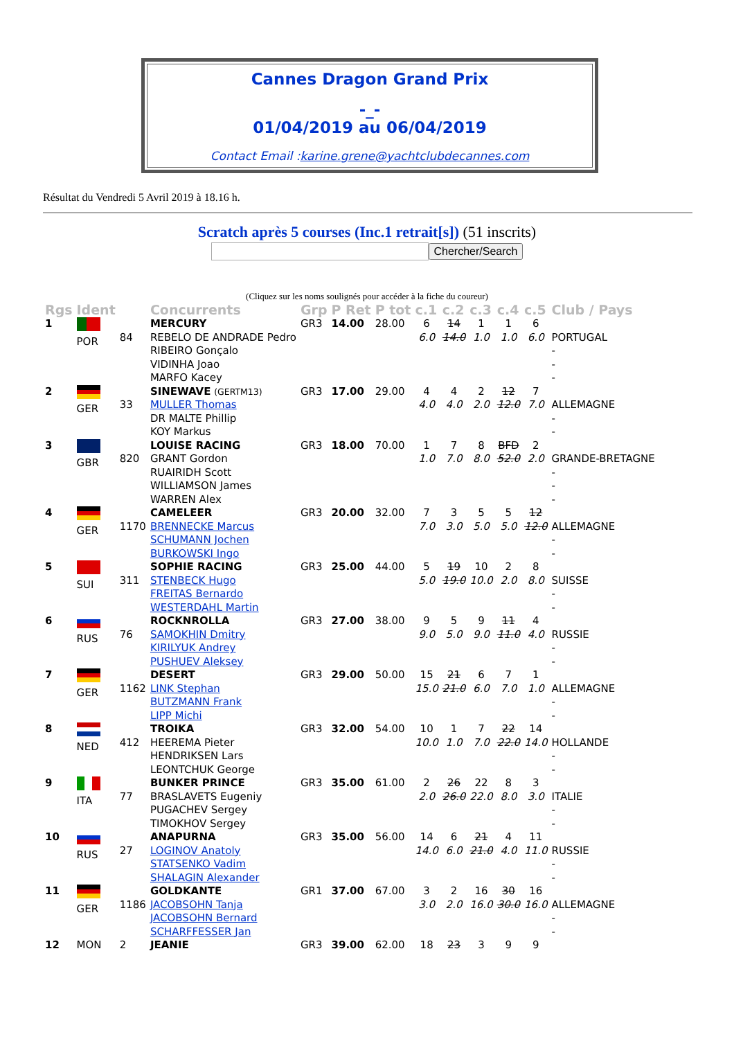Cannes Dragon Grand Prix
-_-
01/04/2019 au 06/04/2019
Contact Email :karine.grene@yachtclubdecannes.com
Résultat du Vendredi 5 Avril 2019 à 18.16 h.
Scratch après 5 courses (Inc.1 retrait[s]) (51 inscrits)
Chercher/Search
(Cliquez sur les noms soulignés pour accéder à la fiche du coureur)
| Rgs | Ident | | Concurrents | Grp | P Ret | P tot | c.1 | c.2 | c.3 | c.4 | c.5 | Club / Pays |
| --- | --- | --- | --- | --- | --- | --- | --- | --- | --- | --- | --- | --- |
| 1 | POR | 84 | MERCURY REBELO DE ANDRADE Pedro RIBEIRO Gonçalo VIDINHA Joao MARFO Kacey | GR3 | 14.00 | 28.00 | 6 6.0 | 14 14.0 | 1 1.0 | 1 1.0 | 6 6.0 | PORTUGAL - - - |
| 2 | GER | 33 | SINEWAVE (GERTM13) MULLER Thomas DR MALTE Phillip KOY Markus | GR3 | 17.00 | 29.00 | 4 4.0 | 4 4.0 | 2 2.0 | 12 12.0 | 7 7.0 | ALLEMAGNE - - |
| 3 | GBR | 820 | LOUISE RACING GRANT Gordon RUAIRIDH Scott WILLIAMSON James WARREN Alex | GR3 | 18.00 | 70.00 | 1 1.0 | 7 7.0 | 8 8.0 | BFD 52.0 | 2 2.0 | GRANDE-BRETAGNE - - - |
| 4 | GER | 1170 | CAMELEER BRENNECKE Marcus SCHUMANN Jochen BURKOWSKI Ingo | GR3 | 20.00 | 32.00 | 7 7.0 | 3 3.0 | 5 5.0 | 5 5.0 | 12 12.0 | ALLEMAGNE - - |
| 5 | SUI | 311 | SOPHIE RACING STENBECK Hugo FREITAS Bernardo WESTERDAHL Martin | GR3 | 25.00 | 44.00 | 5 5.0 | 19 19.0 | 10 10.0 | 2 2.0 | 8 8.0 | SUISSE - - |
| 6 | RUS | 76 | ROCKNROLLA SAMOKHIN Dmitry KIRILYUK Andrey PUSHUEV Aleksey | GR3 | 27.00 | 38.00 | 9 9.0 | 5 5.0 | 9 9.0 | 11 11.0 | 4 4.0 | RUSSIE - - |
| 7 | GER | 1162 | DESERT LINK Stephan BUTZMANN Frank LIPP Michi | GR3 | 29.00 | 50.00 | 15 15.0 | 21 21.0 | 6 6.0 | 7 7.0 | 1 1.0 | ALLEMAGNE - - |
| 8 | NED | 412 | TROIKA HEEREMA Pieter HENDRIKSEN Lars LEONTCHUK George | GR3 | 32.00 | 54.00 | 10 10.0 | 1 1.0 | 7 7.0 | 22 22.0 | 14 14.0 | HOLLANDE - - |
| 9 | ITA | 77 | BUNKER PRINCE BRASLAVETS Eugeniy PUGACHEV Sergey TIMOKHOV Sergey | GR3 | 35.00 | 61.00 | 2 2.0 | 26 26.0 | 22 22.0 | 8 8.0 | 3 3.0 | ITALIE - - |
| 10 | RUS | 27 | ANAPURNA LOGINOV Anatoly STATSENKO Vadim SHALAGIN Alexander | GR3 | 35.00 | 56.00 | 14 14.0 | 6 6.0 | 21 21.0 | 4 4.0 | 11 11.0 | RUSSIE - - |
| 11 | GER | 1186 | GOLDKANTE JACOBSOHN Tanja JACOBSOHN Bernard SCHARFFESSER Jan | GR1 | 37.00 | 67.00 | 3 3.0 | 2 2.0 | 16 16.0 | 30 30.0 | 16 16.0 | ALLEMAGNE - - |
| 12 | MON | 2 | JEANIE | GR3 | 39.00 | 62.00 | 18 | 23 | 3 | 9 | 9 | |